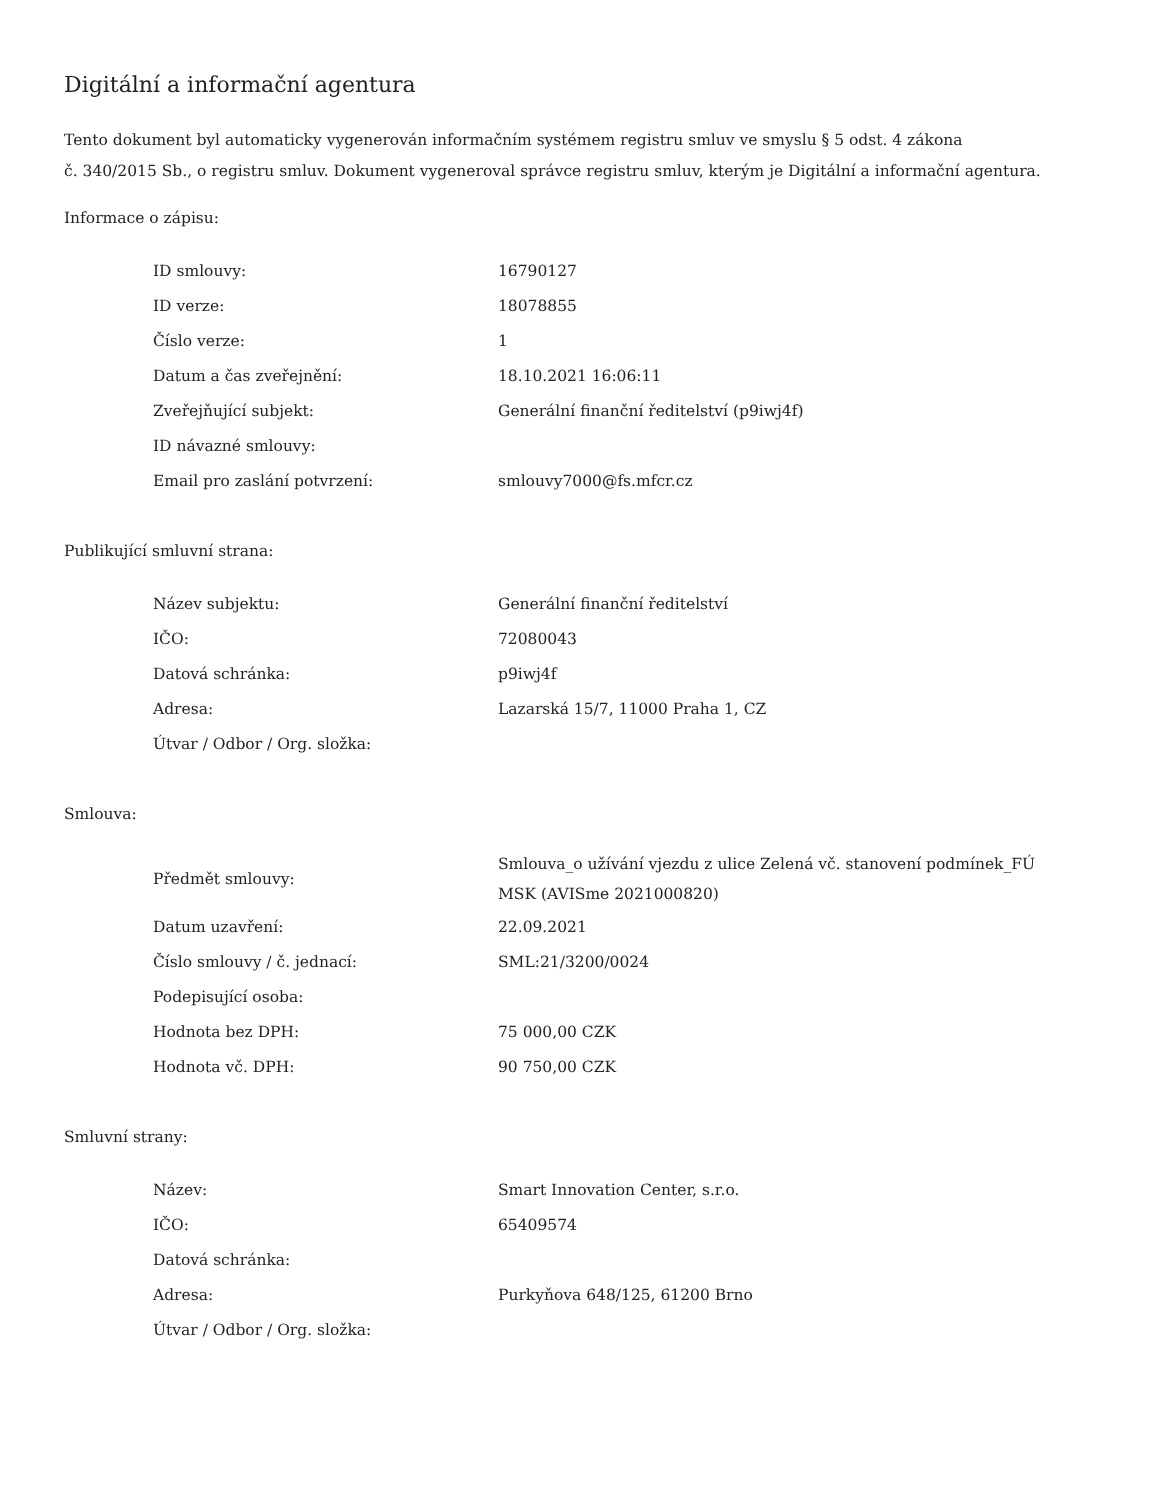Digitální a informační agentura
Tento dokument byl automaticky vygenerován informačním systémem registru smluv ve smyslu § 5 odst. 4 zákona
č. 340/2015 Sb., o registru smluv. Dokument vygeneroval správce registru smluv, kterým je Digitální a informační agentura.
Informace o zápisu:
| ID smlouvy: | 16790127 |
| ID verze: | 18078855 |
| Číslo verze: | 1 |
| Datum a čas zveřejnění: | 18.10.2021 16:06:11 |
| Zveřejňující subjekt: | Generální finanční ředitelství (p9iwj4f) |
| ID návazné smlouvy: | |
| Email pro zaslání potvrzení: | smlouvy7000@fs.mfcr.cz |
Publikující smluvní strana:
| Název subjektu: | Generální finanční ředitelství |
| IČO: | 72080043 |
| Datová schránka: | p9iwj4f |
| Adresa: | Lazarská 15/7, 11000 Praha 1, CZ |
| Útvar / Odbor / Org. složka: | |
Smlouva:
| Předmět smlouvy: | Smlouva_o užívání vjezdu z ulice Zelená vč. stanovení podmínek_FÚ MSK (AVISme 2021000820) |
| Datum uzavření: | 22.09.2021 |
| Číslo smlouvy / č. jednací: | SML:21/3200/0024 |
| Podepisující osoba: | |
| Hodnota bez DPH: | 75 000,00 CZK |
| Hodnota vč. DPH: | 90 750,00 CZK |
Smluvní strany:
| Název: | Smart Innovation Center, s.r.o. |
| IČO: | 65409574 |
| Datová schránka: | |
| Adresa: | Purkyňova 648/125, 61200 Brno |
| Útvar / Odbor / Org. složka: | |